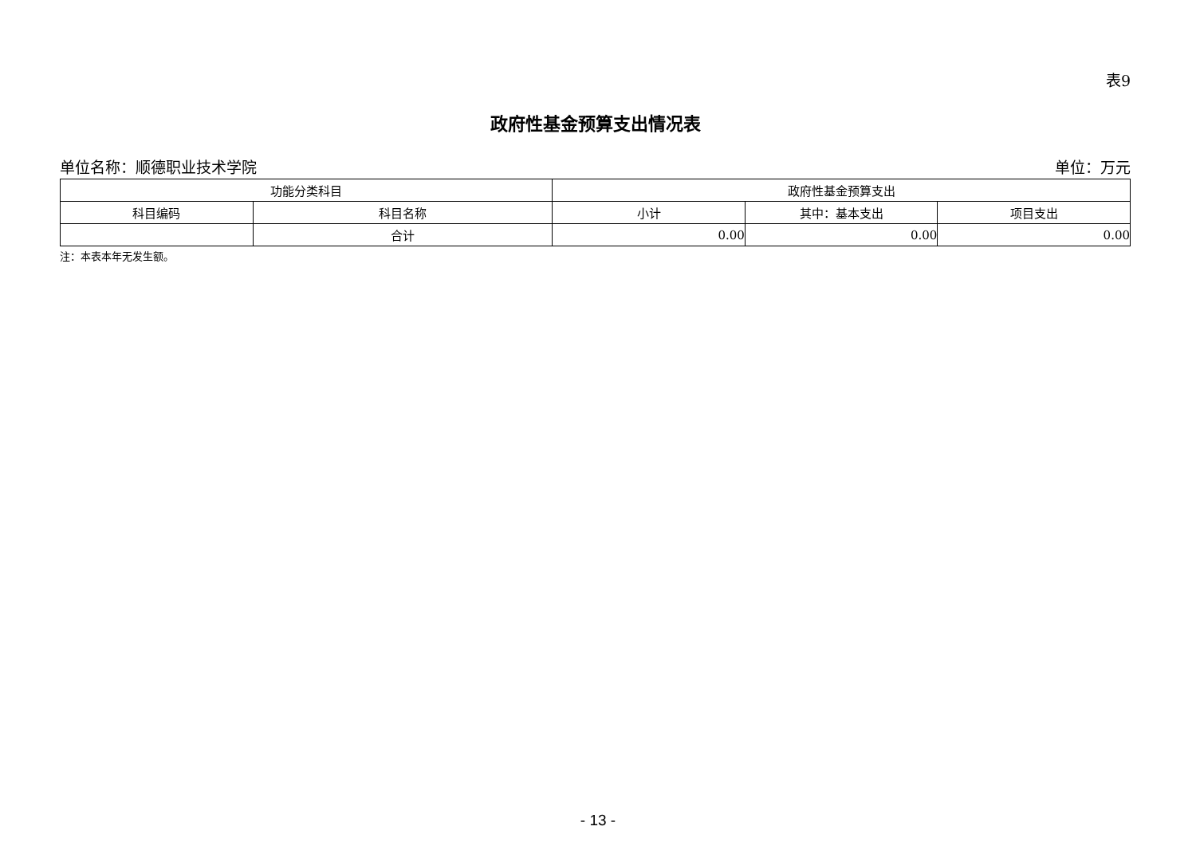表9
政府性基金预算支出情况表
单位名称：顺德职业技术学院 单位：万元
| 功能分类科目 | | 政府性基金预算支出 | | |
| --- | --- | --- | --- | --- |
| 科目编码 | 科目名称 | 小计 | 其中：基本支出 | 项目支出 |
| | 合计 | 0.00 | 0.00 | 0.00 |
注：本表本年无发生额。
- 13 -